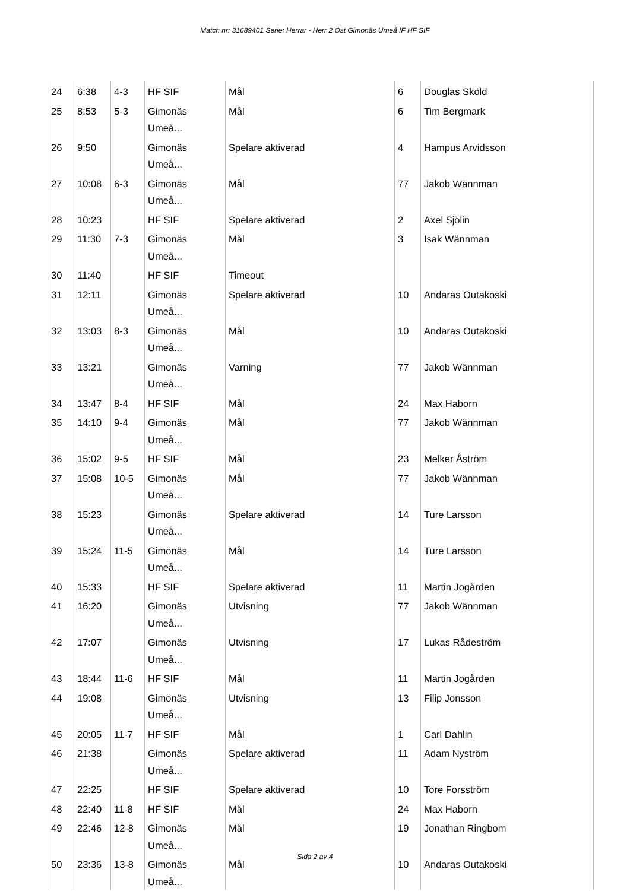Match nr: 31689401 Serie: Herrar - Herr 2 Öst Gimonäs Umeå IF HF SIF
| 24 | 6:38 | 4-3 | HF SIF | Mål | 6 | Douglas Sköld |
| 25 | 8:53 | 5-3 | Gimonäs Umeå... | Mål | 6 | Tim Bergmark |
| 26 | 9:50 | | Gimonäs Umeå... | Spelare aktiverad | 4 | Hampus Arvidsson |
| 27 | 10:08 | 6-3 | Gimonäs Umeå... | Mål | 77 | Jakob Wännman |
| 28 | 10:23 | | HF SIF | Spelare aktiverad | 2 | Axel Sjölin |
| 29 | 11:30 | 7-3 | Gimonäs Umeå... | Mål | 3 | Isak Wännman |
| 30 | 11:40 | | HF SIF | Timeout | | |
| 31 | 12:11 | | Gimonäs Umeå... | Spelare aktiverad | 10 | Andaras Outakoski |
| 32 | 13:03 | 8-3 | Gimonäs Umeå... | Mål | 10 | Andaras Outakoski |
| 33 | 13:21 | | Gimonäs Umeå... | Varning | 77 | Jakob Wännman |
| 34 | 13:47 | 8-4 | HF SIF | Mål | 24 | Max Haborn |
| 35 | 14:10 | 9-4 | Gimonäs Umeå... | Mål | 77 | Jakob Wännman |
| 36 | 15:02 | 9-5 | HF SIF | Mål | 23 | Melker Åström |
| 37 | 15:08 | 10-5 | Gimonäs Umeå... | Mål | 77 | Jakob Wännman |
| 38 | 15:23 | | Gimonäs Umeå... | Spelare aktiverad | 14 | Ture Larsson |
| 39 | 15:24 | 11-5 | Gimonäs Umeå... | Mål | 14 | Ture Larsson |
| 40 | 15:33 | | HF SIF | Spelare aktiverad | 11 | Martin Jogården |
| 41 | 16:20 | | Gimonäs Umeå... | Utvisning | 77 | Jakob Wännman |
| 42 | 17:07 | | Gimonäs Umeå... | Utvisning | 17 | Lukas Rådeström |
| 43 | 18:44 | 11-6 | HF SIF | Mål | 11 | Martin Jogården |
| 44 | 19:08 | | Gimonäs Umeå... | Utvisning | 13 | Filip Jonsson |
| 45 | 20:05 | 11-7 | HF SIF | Mål | 1 | Carl Dahlin |
| 46 | 21:38 | | Gimonäs Umeå... | Spelare aktiverad | 11 | Adam Nyström |
| 47 | 22:25 | | HF SIF | Spelare aktiverad | 10 | Tore Forsström |
| 48 | 22:40 | 11-8 | HF SIF | Mål | 24 | Max Haborn |
| 49 | 22:46 | 12-8 | Gimonäs Umeå... | Mål | 19 | Jonathan Ringbom |
| 50 | 23:36 | 13-8 | Gimonäs Umeå... | Mål | 10 | Andaras Outakoski |
Sida 2 av 4